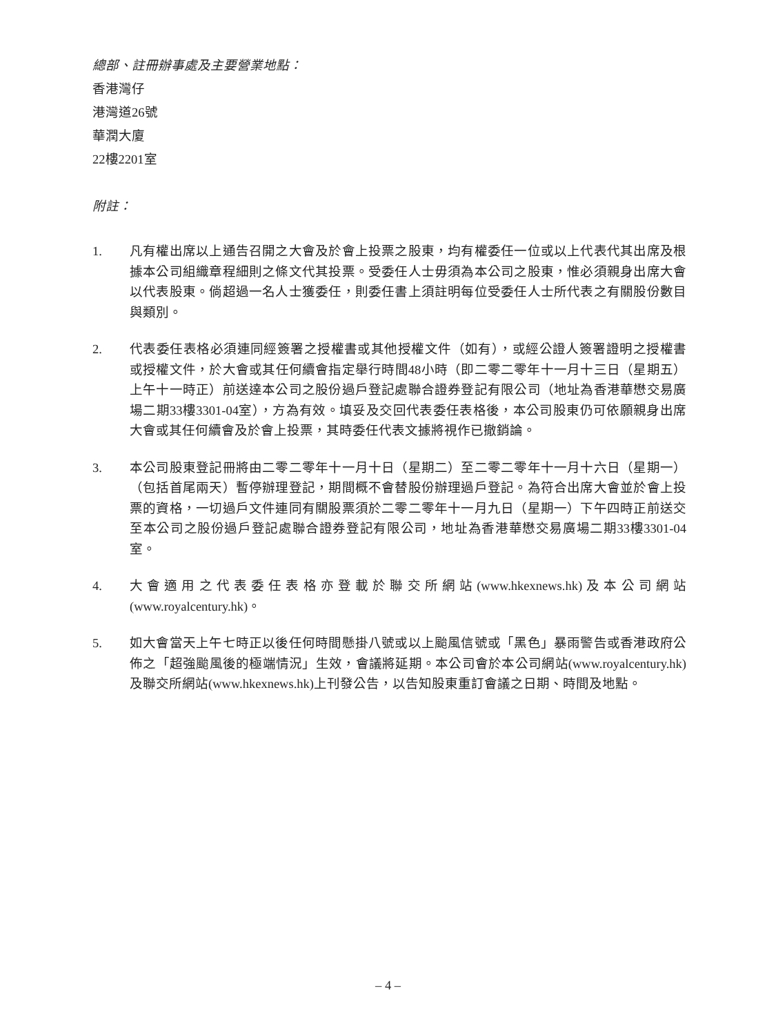總部、註冊辦事處及主要營業地點：
香港灣仔
港灣道26號
華潤大廈
22樓2201室
附註：
1. 凡有權出席以上通告召開之大會及於會上投票之股東，均有權委任一位或以上代表代其出席及根據本公司組織章程細則之條文代其投票。受委任人士毋須為本公司之股東，惟必須親身出席大會以代表股東。倘超過一名人士獲委任，則委任書上須註明每位受委任人士所代表之有關股份數目與類別。
2. 代表委任表格必須連同經簽署之授權書或其他授權文件（如有），或經公證人簽署證明之授權書或授權文件，於大會或其任何續會指定舉行時間48小時（即二零二零年十一月十三日（星期五）上午十一時正）前送達本公司之股份過戶登記處聯合證券登記有限公司（地址為香港華懋交易廣場二期33樓3301-04室），方為有效。填妥及交回代表委任表格後，本公司股東仍可依願親身出席大會或其任何續會及於會上投票，其時委任代表文據將視作已撤銷論。
3. 本公司股東登記冊將由二零二零年十一月十日（星期二）至二零二零年十一月十六日（星期一）（包括首尾兩天）暫停辦理登記，期間概不會替股份辦理過戶登記。為符合出席大會並於會上投票的資格，一切過戶文件連同有關股票須於二零二零年十一月九日（星期一）下午四時正前送交至本公司之股份過戶登記處聯合證券登記有限公司，地址為香港華懋交易廣場二期33樓3301-04室。
4. 大會適用之代表委任表格亦登載於聯交所網站(www.hkexnews.hk)及本公司網站(www.royalcentury.hk)。
5. 如大會當天上午七時正以後任何時間懸掛八號或以上颱風信號或「黑色」暴雨警告或香港政府公佈之「超強颱風後的極端情況」生效，會議將延期。本公司會於本公司網站(www.royalcentury.hk)及聯交所網站(www.hkexnews.hk)上刊發公告，以告知股東重訂會議之日期、時間及地點。
– 4 –